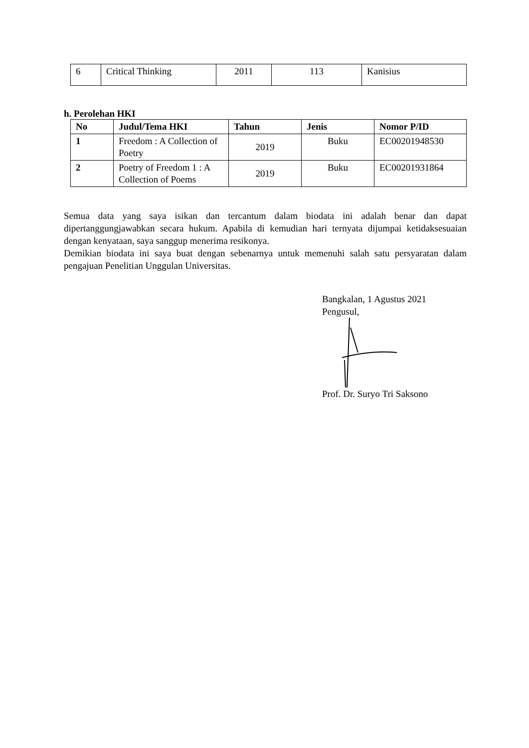| 6 | Critical Thinking | 2011 | 113 | Kanisius |
h. Perolehan HKI
| No | Judul/Tema HKI | Tahun | Jenis | Nomor P/ID |
| --- | --- | --- | --- | --- |
| 1 | Freedom : A Collection of Poetry | 2019 | Buku | EC00201948530 |
| 2 | Poetry of Freedom 1 : A Collection of Poems | 2019 | Buku | EC00201931864 |
Semua data yang saya isikan dan tercantum dalam biodata ini adalah benar dan dapat dipertanggungjawabkan secara hukum. Apabila di kemudian hari ternyata dijumpai ketidaksesuaian dengan kenyataan, saya sanggup menerima resikonya.
Demikian biodata ini saya buat dengan sebenarnya untuk memenuhi salah satu persyaratan dalam pengajuan Penelitian Unggulan Universitas.
Bangkalan, 1 Agustus 2021
Pengusul,
Prof. Dr. Suryo Tri Saksono